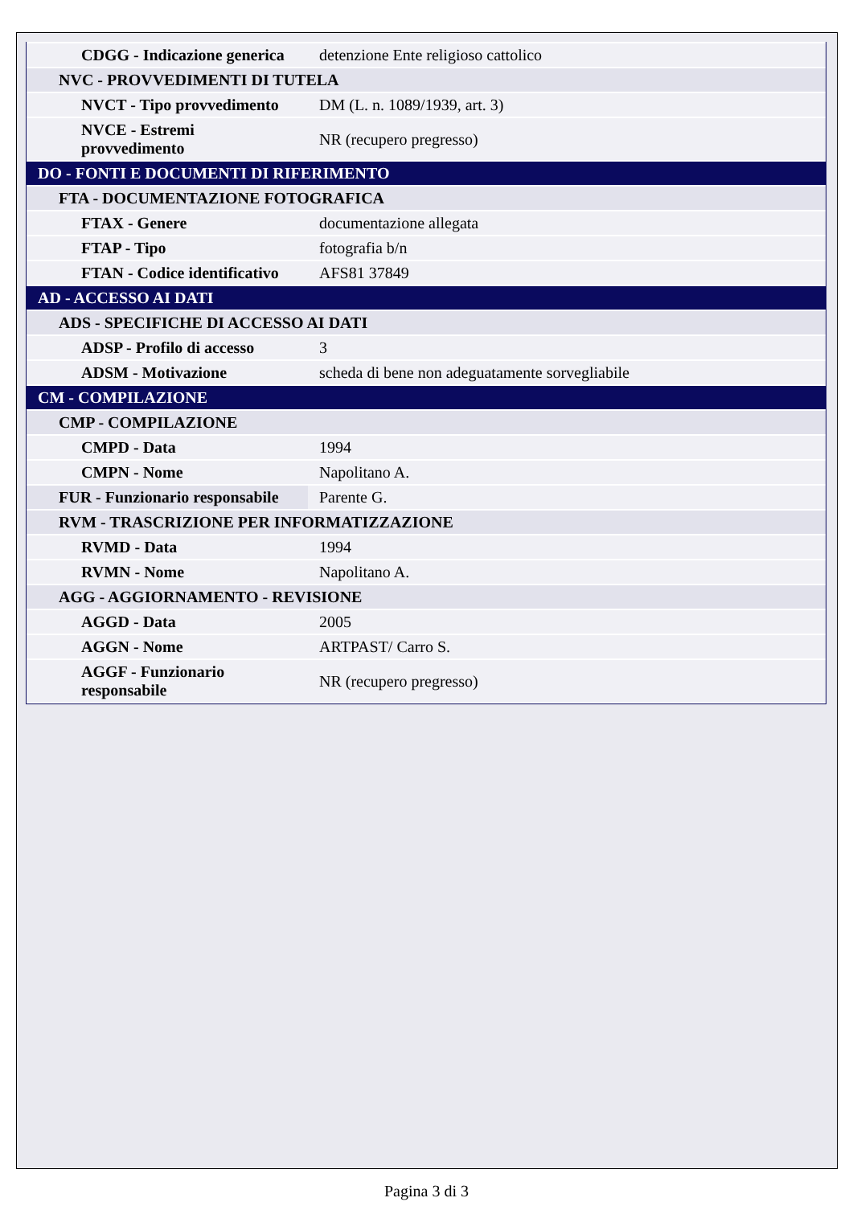| CDGG - Indicazione generica | detenzione Ente religioso cattolico |
| NVC - PROVVEDIMENTI DI TUTELA | |
| NVCT - Tipo provvedimento | DM (L. n. 1089/1939, art. 3) |
| NVCE - Estremi provvedimento | NR (recupero pregresso) |
| DO - FONTI E DOCUMENTI DI RIFERIMENTO | |
| FTA - DOCUMENTAZIONE FOTOGRAFICA | |
| FTAX - Genere | documentazione allegata |
| FTAP - Tipo | fotografia b/n |
| FTAN - Codice identificativo | AFS81 37849 |
| AD - ACCESSO AI DATI | |
| ADS - SPECIFICHE DI ACCESSO AI DATI | |
| ADSP - Profilo di accesso | 3 |
| ADSM - Motivazione | scheda di bene non adeguatamente sorvegliabile |
| CM - COMPILAZIONE | |
| CMP - COMPILAZIONE | |
| CMPD - Data | 1994 |
| CMPN - Nome | Napolitano A. |
| FUR - Funzionario responsabile | Parente G. |
| RVM - TRASCRIZIONE PER INFORMATIZZAZIONE | |
| RVMD - Data | 1994 |
| RVMN - Nome | Napolitano A. |
| AGG - AGGIORNAMENTO - REVISIONE | |
| AGGD - Data | 2005 |
| AGGN - Nome | ARTPAST/ Carro S. |
| AGGF - Funzionario responsabile | NR (recupero pregresso) |
Pagina 3 di 3